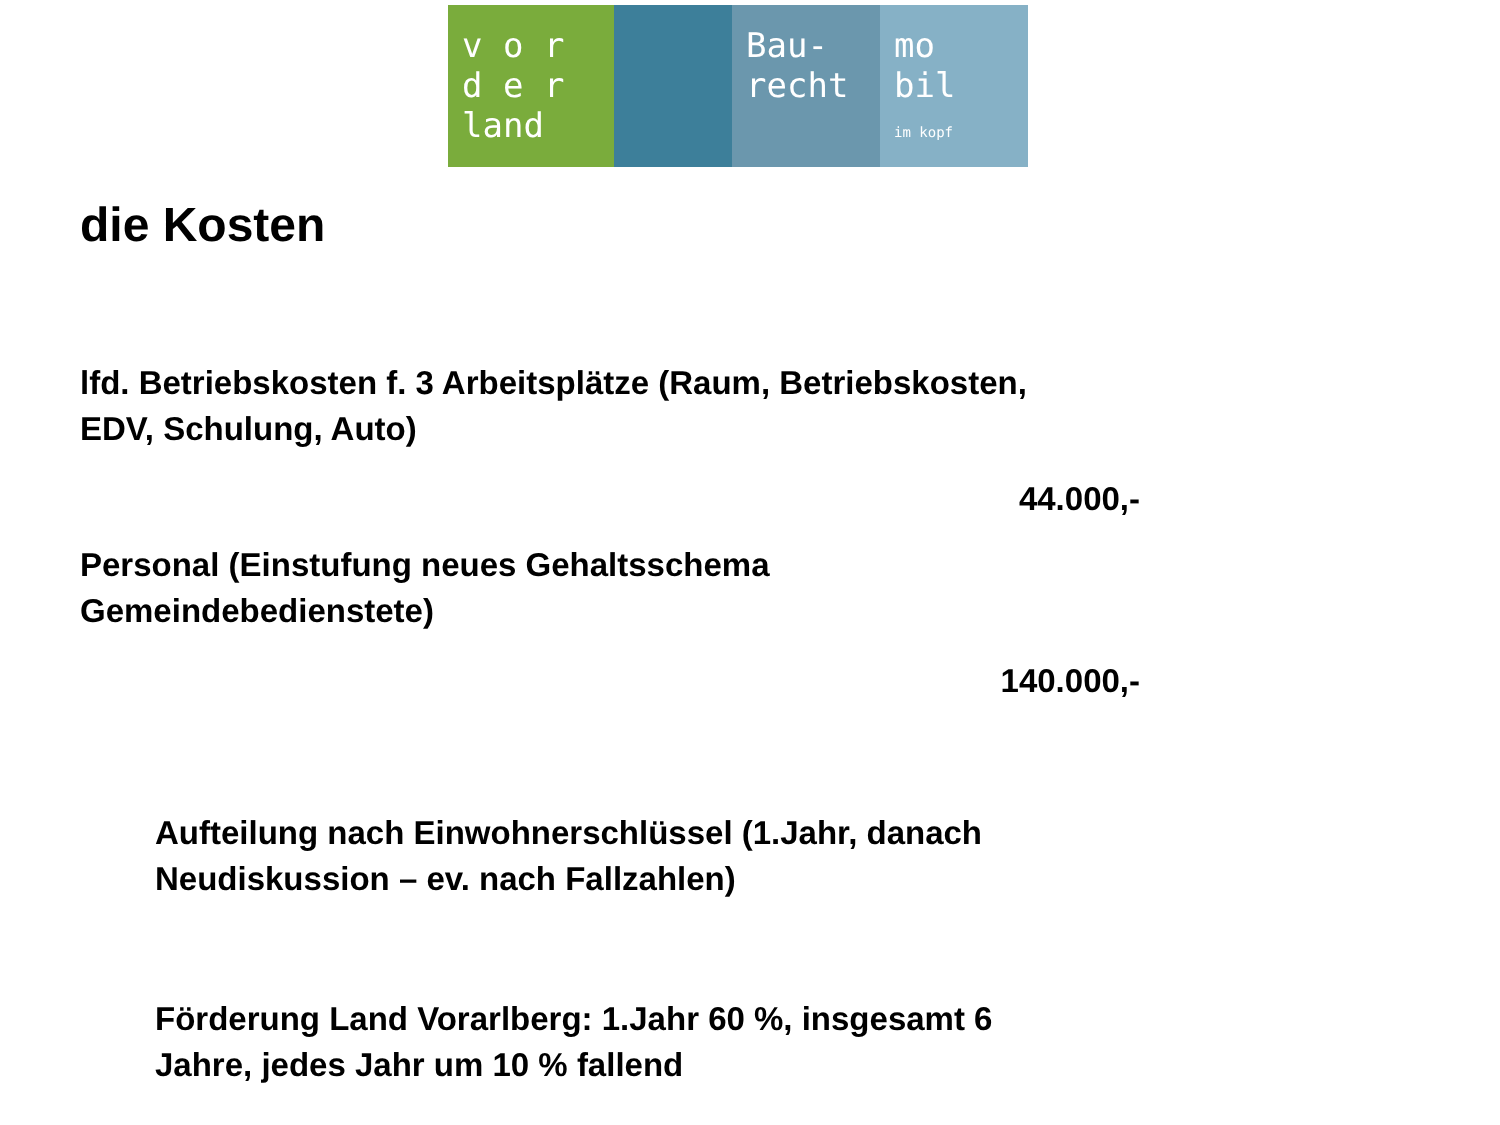v o r
d e r
land
Bau-
recht
mo
bil
im kopf
die Kosten
lfd. Betriebskosten f. 3 Arbeitsplätze (Raum, Betriebskosten,
EDV, Schulung, Auto)
44.000,-
Personal (Einstufung neues Gehaltsschema
Gemeindebedienstete)
140.000,-
Aufteilung nach Einwohnerschlüssel (1.Jahr, danach
Neudiskussion – ev. nach Fallzahlen)
Förderung Land Vorarlberg: 1.Jahr 60 %, insgesamt 6
Jahre, jedes Jahr um 10 % fallend